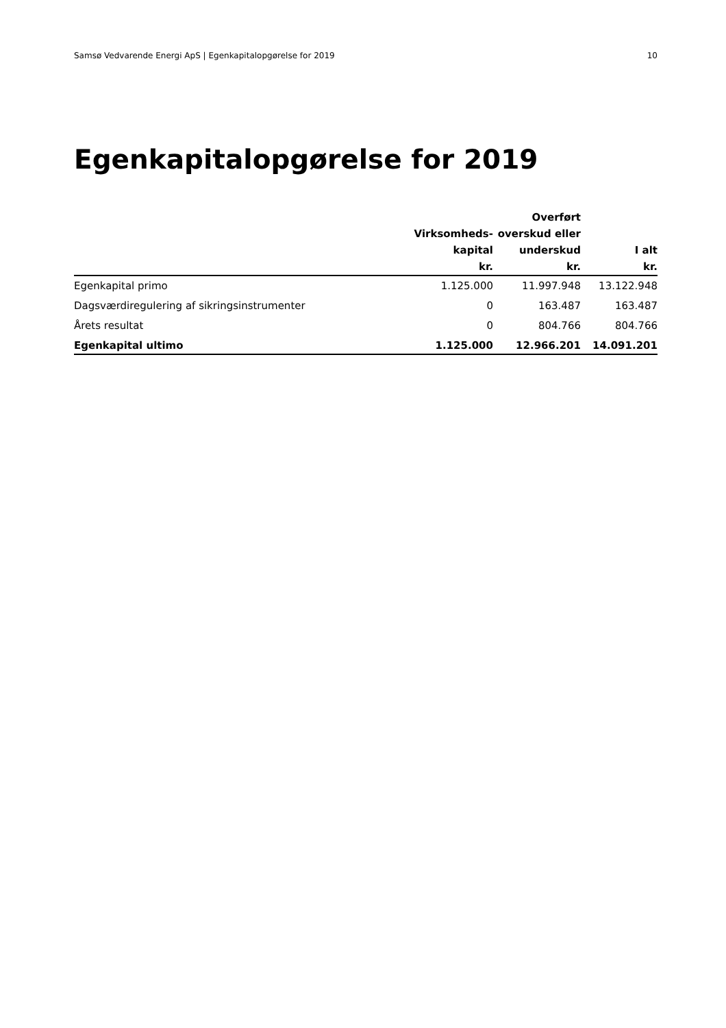Samsø Vedvarende Energi ApS | Egenkapitalopgørelse for 2019 10
Egenkapitalopgørelse for 2019
| | Virksomheds- kapital kr. | Overført overskud eller underskud kr. | I alt kr. |
| --- | --- | --- | --- |
| Egenkapital primo | 1.125.000 | 11.997.948 | 13.122.948 |
| Dagsværdiregulering af sikringsinstrumenter | 0 | 163.487 | 163.487 |
| Årets resultat | 0 | 804.766 | 804.766 |
| Egenkapital ultimo | 1.125.000 | 12.966.201 | 14.091.201 |